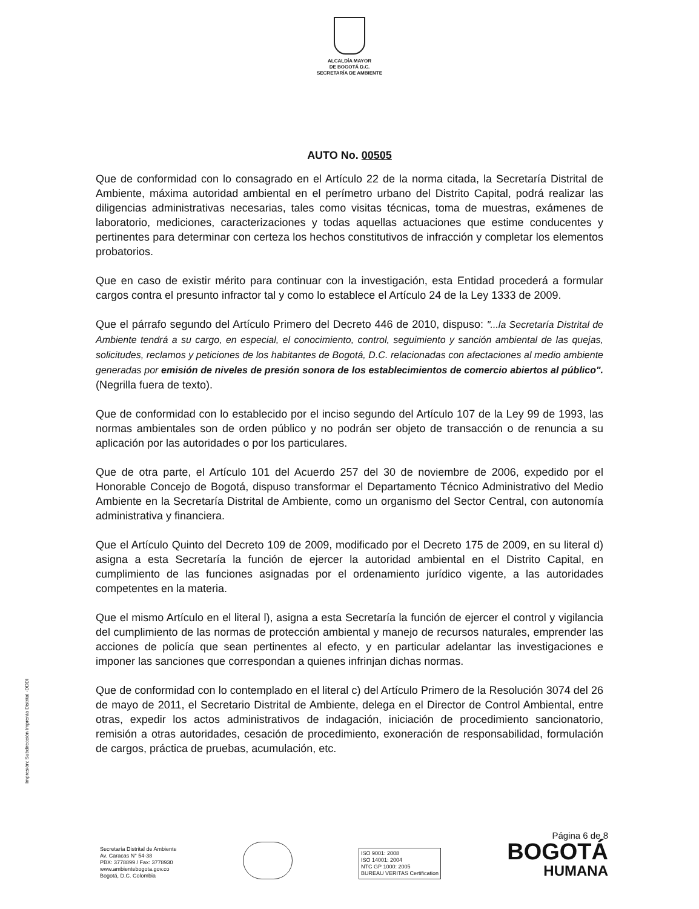ALCALDÍA MAYOR
DE BOGOTÁ D.C.
SECRETARÍA DE AMBIENTE
AUTO No. 00505
Que de conformidad con lo consagrado en el Artículo 22 de la norma citada, la Secretaría Distrital de Ambiente, máxima autoridad ambiental en el perímetro urbano del Distrito Capital, podrá realizar las diligencias administrativas necesarias, tales como visitas técnicas, toma de muestras, exámenes de laboratorio, mediciones, caracterizaciones y todas aquellas actuaciones que estime conducentes y pertinentes para determinar con certeza los hechos constitutivos de infracción y completar los elementos probatorios.
Que en caso de existir mérito para continuar con la investigación, esta Entidad procederá a formular cargos contra el presunto infractor tal y como lo establece el Artículo 24 de la Ley 1333 de 2009.
Que el párrafo segundo del Artículo Primero del Decreto 446 de 2010, dispuso: "...la Secretaría Distrital de Ambiente tendrá a su cargo, en especial, el conocimiento, control, seguimiento y sanción ambiental de las quejas, solicitudes, reclamos y peticiones de los habitantes de Bogotá, D.C. relacionadas con afectaciones al medio ambiente generadas por emisión de niveles de presión sonora de los establecimientos de comercio abiertos al público". (Negrilla fuera de texto).
Que de conformidad con lo establecido por el inciso segundo del Artículo 107 de la Ley 99 de 1993, las normas ambientales son de orden público y no podrán ser objeto de transacción o de renuncia a su aplicación por las autoridades o por los particulares.
Que de otra parte, el Artículo 101 del Acuerdo 257 del 30 de noviembre de 2006, expedido por el Honorable Concejo de Bogotá, dispuso transformar el Departamento Técnico Administrativo del Medio Ambiente en la Secretaría Distrital de Ambiente, como un organismo del Sector Central, con autonomía administrativa y financiera.
Que el Artículo Quinto del Decreto 109 de 2009, modificado por el Decreto 175 de 2009, en su literal d) asigna a esta Secretaría la función de ejercer la autoridad ambiental en el Distrito Capital, en cumplimiento de las funciones asignadas por el ordenamiento jurídico vigente, a las autoridades competentes en la materia.
Que el mismo Artículo en el literal l), asigna a esta Secretaría la función de ejercer el control y vigilancia del cumplimiento de las normas de protección ambiental y manejo de recursos naturales, emprender las acciones de policía que sean pertinentes al efecto, y en particular adelantar las investigaciones e imponer las sanciones que correspondan a quienes infrinjan dichas normas.
Que de conformidad con lo contemplado en el literal c) del Artículo Primero de la Resolución 3074 del 26 de mayo de 2011, el Secretario Distrital de Ambiente, delega en el Director de Control Ambiental, entre otras, expedir los actos administrativos de indagación, iniciación de procedimiento sancionatorio, remisión a otras autoridades, cesación de procedimiento, exoneración de responsabilidad, formulación de cargos, práctica de pruebas, acumulación, etc.
Impresión: Subdirección Imprenta Distrital -DDDI
Secretaría Distrital de Ambiente
Av. Caracas N° 54-38
PBX: 3778899 / Fax: 3778930
www.ambientebogota.gov.co
Bogotá, D.C. Colombia
ISO 9001: 2008
ISO 14001: 2004
NTC GP 1000: 2005
BUREAU VERITAS Certification
Página 6 de 8
BOGOTÁ
HUMANA